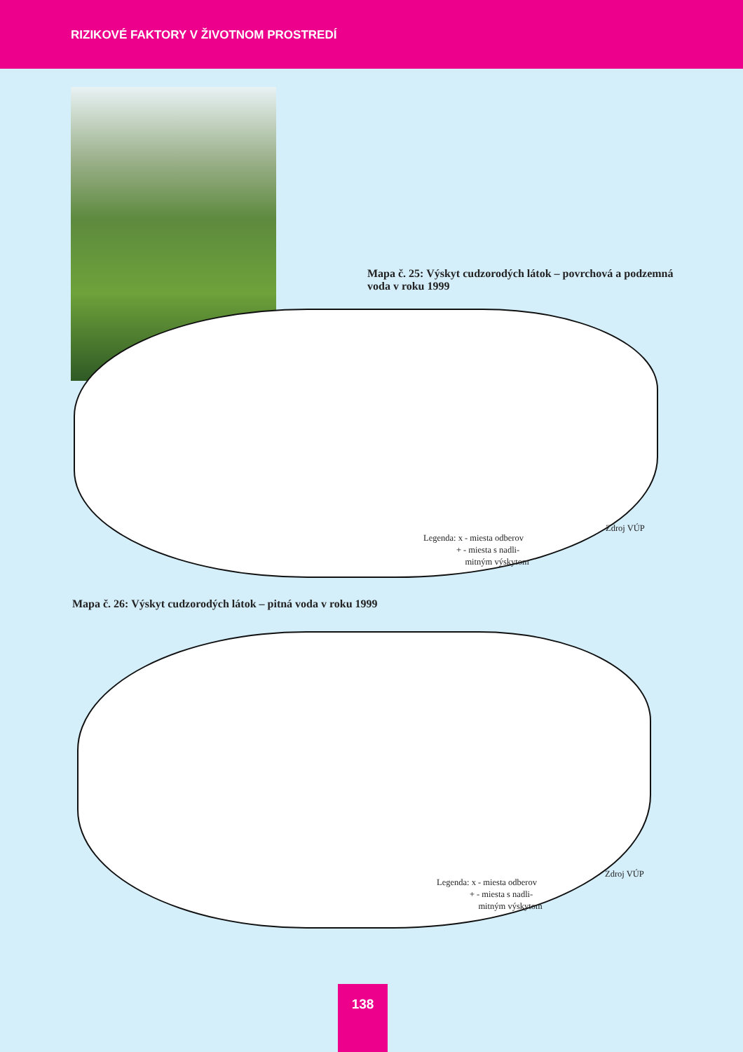RIZIKOVÉ FAKTORY V ŽIVOTNOM PROSTREDÍ
Mapa č. 25: Výskyt cudzorodých látok – povrchová a podzemná voda v roku 1999
Zdroj VÚP
Legenda: x - miesta odberov
+ - miesta s nadli-
mitným výskytom
Mapa č. 26: Výskyt cudzorodých látok – pitná voda v roku 1999
Zdroj VÚP
Legenda: x - miesta odberov
+ - miesta s nadli-
mitným výskytom
138